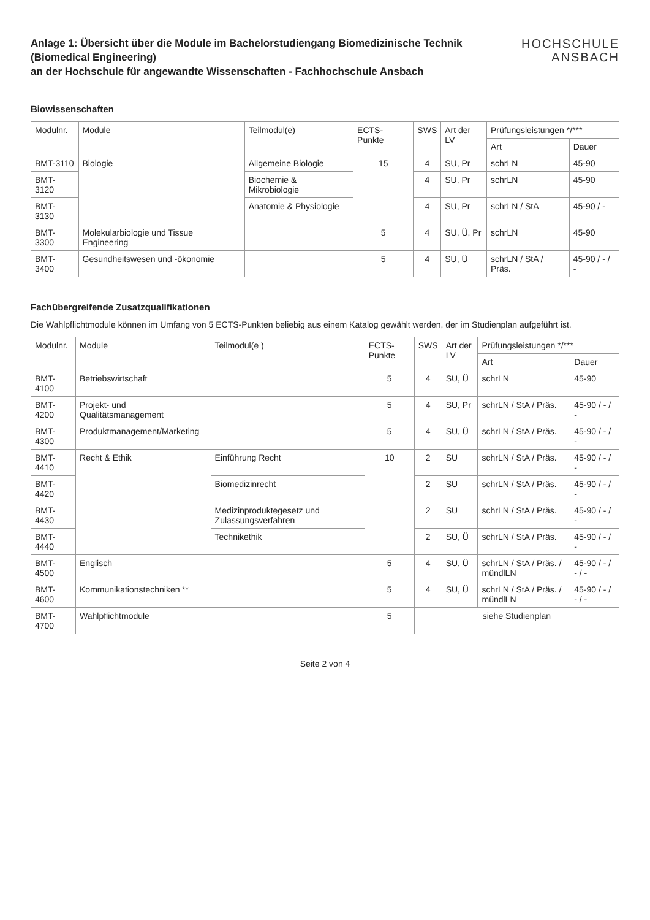Anlage 1: Übersicht über die Module im Bachelorstudiengang Biomedizinische Technik (Biomedical Engineering)
an der Hochschule für angewandte Wissenschaften - Fachhochschule Ansbach
HOCHSCHULE
ANSBACH
Biowissenschaften
| Modulnr. | Module | Teilmodul(e) | ECTS-Punkte | SWS | Art der LV | Prüfungsleistungen */*** | |
| --- | --- | --- | --- | --- | --- | --- | --- |
| | | | | | | Art | Dauer |
| BMT-3110 | Biologie | Allgemeine Biologie | 15 | 4 | SU, Pr | schrLN | 45-90 |
| BMT-3120 | | Biochemie & Mikrobiologie | | 4 | SU, Pr | schrLN | 45-90 |
| BMT-3130 | | Anatomie & Physiologie | | 4 | SU, Pr | schrLN / StA | 45-90 / - |
| BMT-3300 | Molekularbiologie und Tissue Engineering | | 5 | 4 | SU, Ü, Pr | schrLN | 45-90 |
| BMT-3400 | Gesundheitswesen und -ökonomie | | 5 | 4 | SU, Ü | schrLN / StA / Präs. | 45-90 / - / - |
Fachübergreifende Zusatzqualifikationen
Die Wahlpflichtmodule können im Umfang von 5 ECTS-Punkten beliebig aus einem Katalog gewählt werden, der im Studienplan aufgeführt ist.
| Modulnr. | Module | Teilmodul(e ) | ECTS-Punkte | SWS | Art der LV | Prüfungsleistungen */*** | |
| --- | --- | --- | --- | --- | --- | --- | --- |
| | | | | | | Art | Dauer |
| BMT-4100 | Betriebswirtschaft | | 5 | 4 | SU, Ü | schrLN | 45-90 |
| BMT-4200 | Projekt- und Qualitätsmanagement | | 5 | 4 | SU, Pr | schrLN / StA / Präs. | 45-90 / - / - |
| BMT-4300 | Produktmanagement/Marketing | | 5 | 4 | SU, Ü | schrLN / StA / Präs. | 45-90 / - / - |
| BMT-4410 | Recht & Ethik | Einführung Recht | 10 | 2 | SU | schrLN / StA / Präs. | 45-90 / - / - |
| BMT-4420 | | Biomedizinrecht | | 2 | SU | schrLN / StA / Präs. | 45-90 / - / - |
| BMT-4430 | | Medizinproduktegesetz und Zulassungsverfahren | | 2 | SU | schrLN / StA / Präs. | 45-90 / - / - |
| BMT-4440 | | Technikethik | | 2 | SU, Ü | schrLN / StA / Präs. | 45-90 / - / - |
| BMT-4500 | Englisch | | 5 | 4 | SU, Ü | schrLN / StA / Präs. / mündlLN | 45-90 / - / - / - |
| BMT-4600 | Kommunikationstechniken ** | | 5 | 4 | SU, Ü | schrLN / StA / Präs. / mündlLN | 45-90 / - / - / - |
| BMT-4700 | Wahlpflichtmodule | | 5 | siehe Studienplan | | | |
Seite 2 von 4